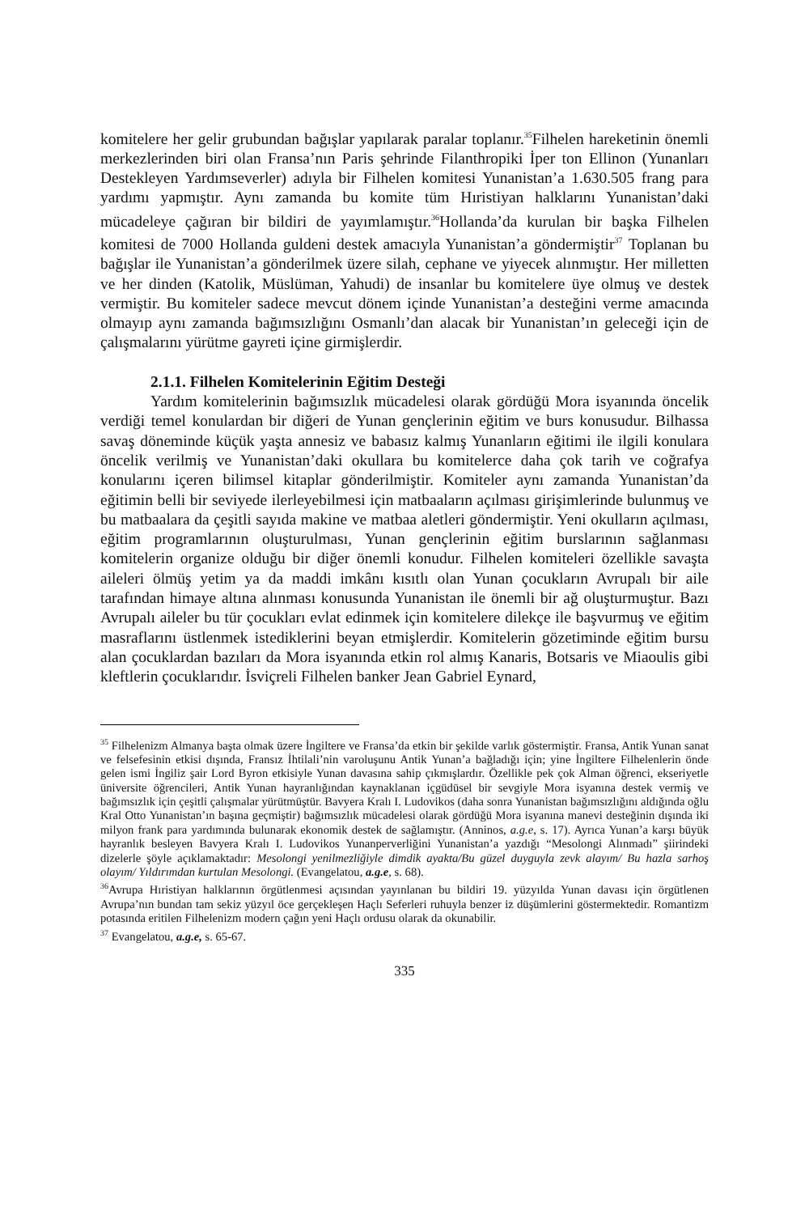komitelere her gelir grubundan bağışlar yapılarak paralar toplanır.<sup>35</sup>Filhelen hareketinin önemli merkezlerinden biri olan Fransa’nın Paris şehrinde Filanthropiki İper ton Ellinon (Yunanları Destekleyen Yardımseverler) adıyla bir Filhelen komitesi Yunanistan’a 1.630.505 frang para yardımı yapmıştır. Aynı zamanda bu komite tüm Hıristiyan halklarını Yunanistan’daki mücadeleye çağıran bir bildiri de yayımlamıştır.<sup>36</sup>Hollanda’da kurulan bir başka Filhelen komitesi de 7000 Hollanda guldeni destek amacıyla Yunanistan’a göndermiştir<sup>37</sup> Toplanan bu bağışlar ile Yunanistan’a gönderilmek üzere silah, cephane ve yiyecek alınmıştır. Her milletten ve her dinden (Katolik, Müslüman, Yahudi) de insanlar bu komitelere üye olmuş ve destek vermiştir. Bu komiteler sadece mevcut dönem içinde Yunanistan’a desteğini verme amacında olmayıp aynı zamanda bağımsızlığını Osmanlı’dan alacak bir Yunanistan’ın geleceği için de çalışmalarını yürütme gayreti içine girmişlerdir.
2.1.1. Filhelen Komitelerinin Eğitim Desteği
Yardım komitelerinin bağımsızlık mücadelesi olarak gördüğü Mora isyanında öncelik verdiği temel konulardan bir diğeri de Yunan gençlerinin eğitim ve burs konusudur. Bilhassa savaş döneminde küçük yaşta annesiz ve babasız kalmış Yunanların eğitimi ile ilgili konulara öncelik verilmiş ve Yunanistan’daki okullara bu komitelerce daha çok tarih ve coğrafya konularını içeren bilimsel kitaplar gönderilmiştir. Komiteler aynı zamanda Yunanistan’da eğitimin belli bir seviyede ilerleyebilmesi için matbaaların açılması girişimlerinde bulunmuş ve bu matbaalara da çeşitli sayıda makine ve matbaa aletleri göndermiştir. Yeni okulların açılması, eğitim programlarının oluşturulması, Yunan gençlerinin eğitim burslarının sağlanması komitelerin organize olduğu bir diğer önemli konudur. Filhelen komiteleri özellikle savaşta aileleri ölmüş yetim ya da maddi imkânı kısıtlı olan Yunan çocukların Avrupalı bir aile tarafından himaye altına alınması konusunda Yunanistan ile önemli bir ağ oluşturmuştur. Bazı Avrupalı aileler bu tür çocukları evlat edinmek için komitelere dilekçe ile başvurmuş ve eğitim masraflarını üstlenmek istediklerini beyan etmişlerdir. Komitelerin gözetiminde eğitim bursu alan çocuklardan bazıları da Mora isyanında etkin rol almış Kanaris, Botsaris ve Miaoulis gibi kleftlerin çocuklarıdır. İsviçreli Filhelen banker Jean Gabriel Eynard,
<sup>35</sup> Filhelenizm Almanya başta olmak üzere İngiltere ve Fransa’da etkin bir şekilde varlık göstermiştir. Fransa, Antik Yunan sanat ve felsefesinin etkisi dışında, Fransız İhtilali’nin varoluşunu Antik Yunan’a bağladığı için; yine İngiltere Filhelenlerin önde gelen ismi İngiliz şair Lord Byron etkisiyle Yunan davasına sahip çıkmışlardır. Özellikle pek çok Alman öğrenci, ekseriyetle üniversite öğrencileri, Antik Yunan hayranlığından kaynaklanan içgüdüsel bir sevgiyle Mora isyanına destek vermiş ve bağımsızlık için çeşitli çalışmalar yürütmüştür. Bavyera Kralı I. Ludovikos (daha sonra Yunanistan bağımsızlığını aldığında oğlu Kral Otto Yunanistan’ın başına geçmiştir) bağımsızlık mücadelesi olarak gördüğü Mora isyanına manevi desteğinin dışında iki milyon frank para yardımında bulunarak ekonomik destek de sağlamıştır. (Anninos, a.g.e, s. 17). Ayrıca Yunan’a karşı büyük hayranlık besleyen Bavyera Kralı I. Ludovikos Yunanperverliğini Yunanistan’a yazdığı “Mesolongi Alınmadı” şiirindeki dizelerle şöyle açıklamaktadır: Mesolongi yenilmezliğiyle dimdik ayakta/Bu güzel duyguyla zevk alayım/ Bu hazla sarhoş olayım/ Yıldırımdan kurtulan Mesolongi. (Evangelatou, a.g.e, s. 68).
<sup>36</sup> Avrupa Hıristiyan halklarının örgütlenmesi açısından yayınlanan bu bildiri 19. yüzyılda Yunan davası için örgütlenen Avrupa’nın bundan tam sekiz yüzyıl öce gerçekleşen Haçlı Seferleri ruhuyla benzer iz düşümlerini göstermektedir. Romantizm potasında eritilen Filhelenizm modern çağın yeni Haçlı ordusu olarak da okunabilir.
<sup>37</sup> Evangelatou, a.g.e, s. 65-67.
335